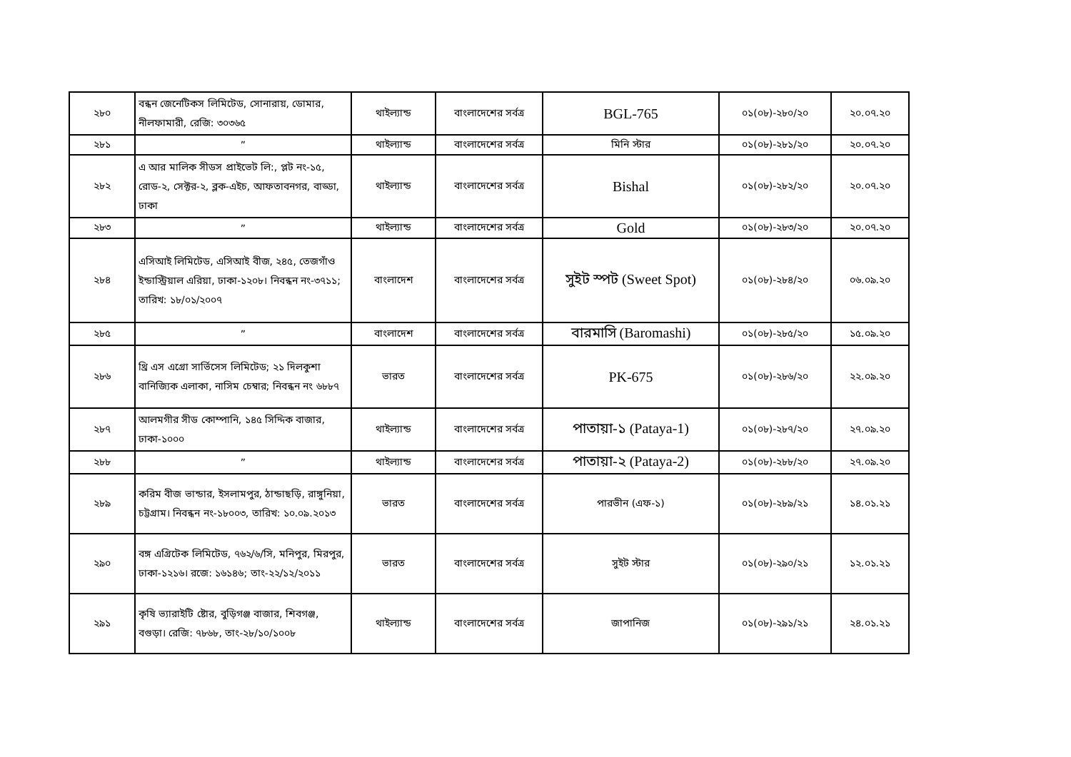| ২৮০ | বন্ধন জেনেটিকস লিমিটেড, সোনারায়, ডোমার, নীলফামারী, রেজি: ৩০৩৬৫ | থাইল্যান্ড | বাংলাদেশের সর্বত্র | BGL-765 | ০১(০৮)-২৮০/২০ | ২০.০৭.২০ |
| ২৮১ | ” | থাইল্যান্ড | বাংলাদেশের সর্বত্র | মিনি স্টার | ০১(০৮)-২৮১/২০ | ২০.০৭.২০ |
| ২৮২ | এ আর মালিক সীডস প্রাইভেট লি:, প্লট নং-১৫, রোড-২, সেক্টর-২, ব্লক-এইচ, আফতাবনগর, বাড্ডা, ঢাকা | থাইল্যান্ড | বাংলাদেশের সর্বত্র | Bishal | ০১(০৮)-২৮২/২০ | ২০.০৭.২০ |
| ২৮৩ | ” | থাইল্যান্ড | বাংলাদেশের সর্বত্র | Gold | ০১(০৮)-২৮৩/২০ | ২০.০৭.২০ |
| ২৮৪ | এসিআই লিমিটেড, এসিআই বীজ, ২৪৫, তেজগাঁও ইন্ডাস্ট্রিয়াল এরিয়া, ঢাকা-১২০৮। নিবন্ধন নং-৩৭১১; তারিখ: ১৮/০১/২০০৭ | বাংলাদেশ | বাংলাদেশের সর্বত্র | সুইট স্পট (Sweet Spot) | ০১(০৮)-২৮৪/২০ | ০৬.০৯.২০ |
| ২৮৫ | ” | বাংলাদেশ | বাংলাদেশের সর্বত্র | বারমাসি (Baromashi) | ০১(০৮)-২৮৫/২০ | ১৫.০৯.২০ |
| ২৮৬ | থ্রি এস এগ্রো সার্ভিসেস লিমিটেড; ২১ দিলকুশা বানিজ্যিক এলাকা, নাসিম চেম্বার; নিবন্ধন নং ৬৮৮৭ | ভারত | বাংলাদেশের সর্বত্র | PK-675 | ০১(০৮)-২৮৬/২০ | ২২.০৯.২০ |
| ২৮৭ | আলমগীর সীড কোম্পানি, ১৪৫ সিদ্দিক বাজার, ঢাকা-১০০০ | থাইল্যান্ড | বাংলাদেশের সর্বত্র | পাতায়া-১ (Pataya-1) | ০১(০৮)-২৮৭/২০ | ২৭.০৯.২০ |
| ২৮৮ | ” | থাইল্যান্ড | বাংলাদেশের সর্বত্র | পাতায়া-২ (Pataya-2) | ০১(০৮)-২৮৮/২০ | ২৭.০৯.২০ |
| ২৮৯ | করিম বীজ ভান্ডার, ইসলামপুর, ঠান্ডাছড়ি, রাঙ্গুনিয়া, চট্টগ্রাম। নিবন্ধন নং-১৮০০৩, তারিখ: ১০.০৯.২০১৩ | ভারত | বাংলাদেশের সর্বত্র | পারভীন (এফ-১) | ০১(০৮)-২৮৯/২১ | ১৪.০১.২১ |
| ২৯০ | বঙ্গ এগ্রিটেক লিমিটেড, ৭৬২/৬/সি, মনিপুর, মিরপুর, ঢাকা-১২১৬। রজে: ১৬১৪৬; তাং-২২/১২/২০১১ | ভারত | বাংলাদেশের সর্বত্র | সুইট স্টার | ০১(০৮)-২৯০/২১ | ১২.০১.২১ |
| ২৯১ | কৃষি ভ্যারাইটি ষ্টোর, বুড়িগঞ্জ বাজার, শিবগঞ্জ, বগুড়া। রেজি: ৭৮৬৮, তাং-২৮/১০/১০০৮ | থাইল্যান্ড | বাংলাদেশের সর্বত্র | জাপানিজ | ০১(০৮)-২৯১/২১ | ২৪.০১.২১ |